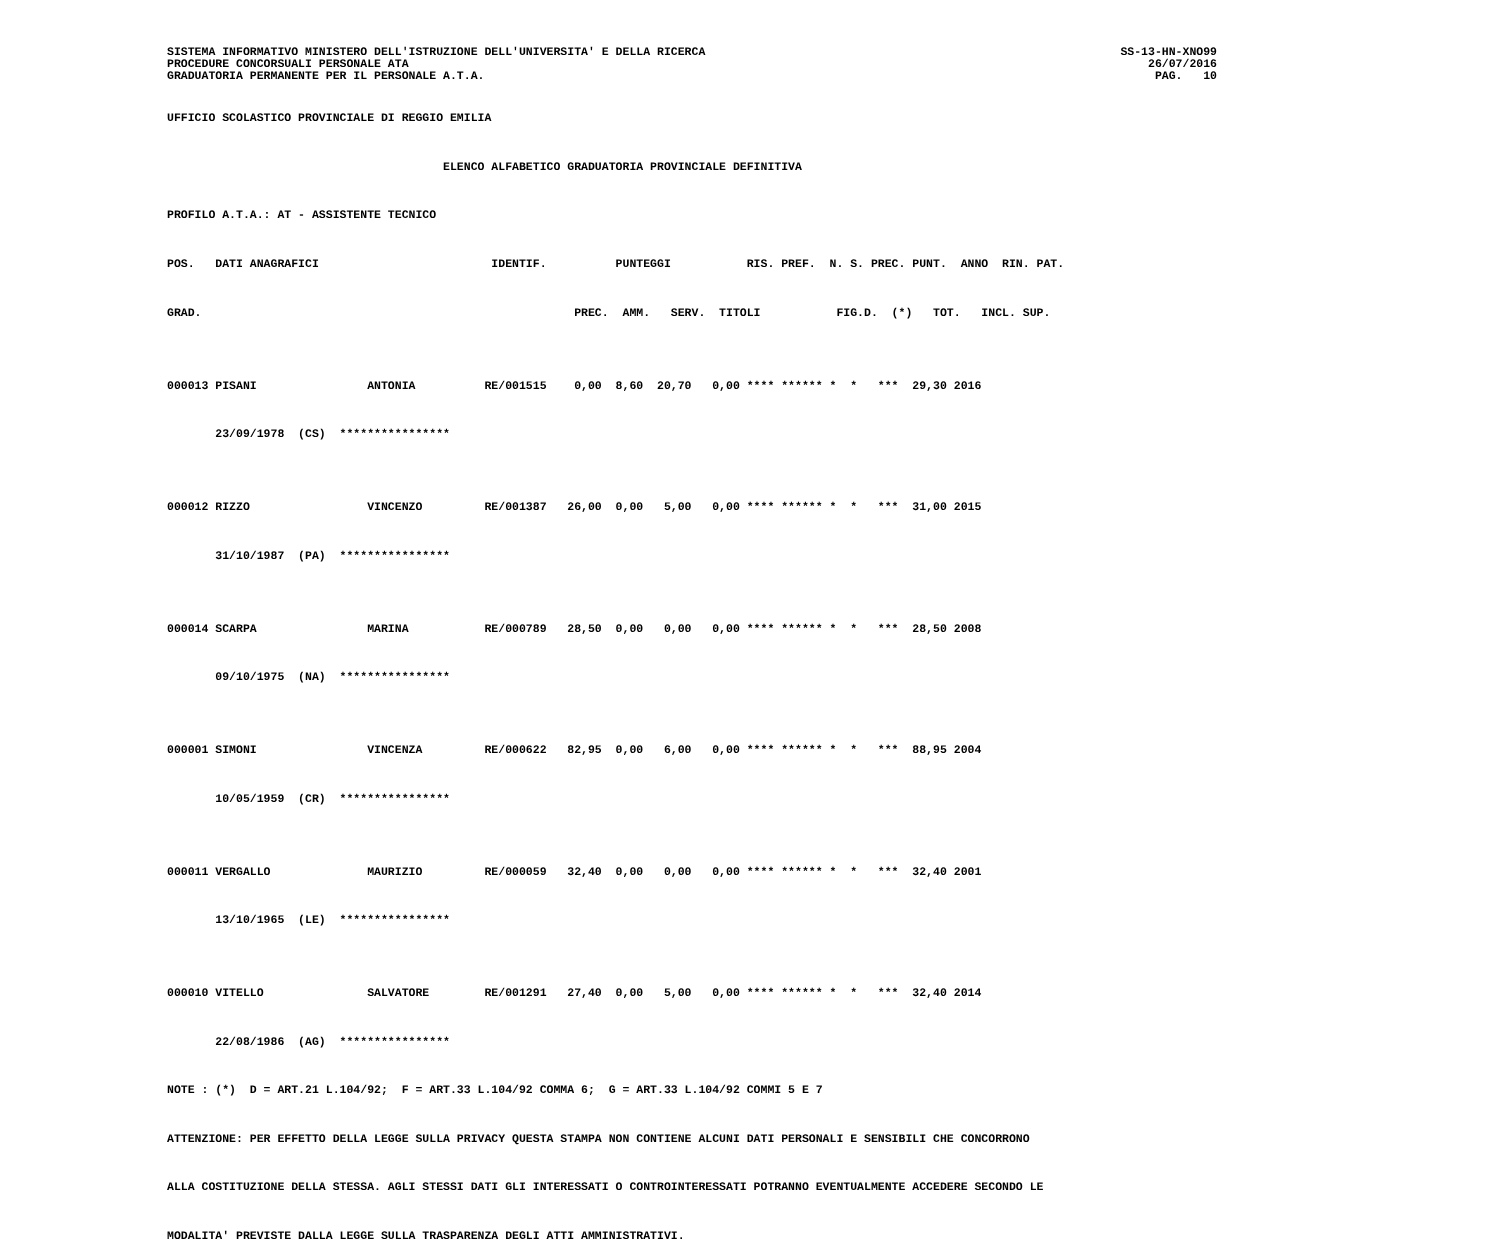SISTEMA INFORMATIVO MINISTERO DELL'ISTRUZIONE DELL'UNIVERSITA' E DELLA RICERCA
PROCEDURE CONCORSUALI PERSONALE ATA
GRADUATORIA PERMANENTE PER IL PERSONALE A.T.A.
SS-13-HN-XNO99
26/07/2016
PAG.   10
UFFICIO SCOLASTICO PROVINCIALE DI REGGIO EMILIA ELENCO ALFABETICO GRADUATORIA PROVINCIALE DEFINITIVA PROFILO A.T.A.: AT - ASSISTENTE TECNICO POS. DATI ANAGRAFICI IDENTIF. PUNTEGGI RIS. PREF. N. S. PREC. PUNT. ANNO RIN. PAT. GRAD. PREC. AMM. SERV. TITOLI FIG.D. (*) TOT. INCL. SUP. 000013 PISANI ANTONIA RE/001515 0,00 8,60 20,70 0,00 **** ****** * * *** 29,30 2016 23/09/1978 (CS) **************** 000012 RIZZO VINCENZO RE/001387 26,00 0,00 5,00 0,00 **** ****** * * *** 31,00 2015 31/10/1987 (PA) **************** 000014 SCARPA MARINA RE/000789 28,50 0,00 0,00 0,00 **** ****** * * *** 28,50 2008 09/10/1975 (NA) **************** 000001 SIMONI VINCENZA RE/000622 82,95 0,00 6,00 0,00 **** ****** * * *** 88,95 2004 10/05/1959 (CR) **************** 000011 VERGALLO MAURIZIO RE/000059 32,40 0,00 0,00 0,00 **** ****** * * *** 32,40 2001 13/10/1965 (LE) **************** 000010 VITELLO SALVATORE RE/001291 27,40 0,00 5,00 0,00 **** ****** * * *** 32,40 2014 22/08/1986 (AG) **************** NOTE : (*) D = ART.21 L.104/92; F = ART.33 L.104/92 COMMA 6; G = ART.33 L.104/92 COMMI 5 E 7 ATTENZIONE: PER EFFETTO DELLA LEGGE SULLA PRIVACY QUESTA STAMPA NON CONTIENE ALCUNI DATI PERSONALI E SENSIBILI CHE CONCORRONO ALLA COSTITUZIONE DELLA STESSA. AGLI STESSI DATI GLI INTERESSATI O CONTROINTERESSATI POTRANNO EVENTUALMENTE ACCEDERE SECONDO LE MODALITA' PREVISTE DALLA LEGGE SULLA TRASPARENZA DEGLI ATTI AMMINISTRATIVI.